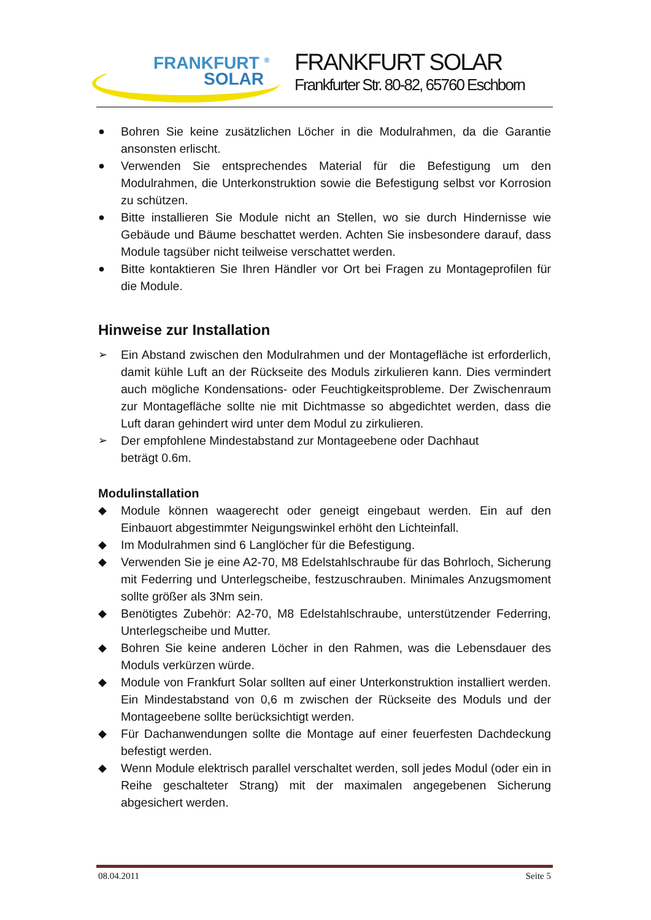FRANKFURT <sup>®</sup>
SOLAR
FRANKFURT SOLAR
Frankfurter Str. 80-82, 65760 Eschborn
● Bohren Sie keine zusätzlichen Löcher in die Modulrahmen, da die Garantie ansonsten erlischt.
● Verwenden Sie entsprechendes Material für die Befestigung um den Modulrahmen, die Unterkonstruktion sowie die Befestigung selbst vor Korrosion zu schützen.
● Bitte installieren Sie Module nicht an Stellen, wo sie durch Hindernisse wie Gebäude und Bäume beschattet werden. Achten Sie insbesondere darauf, dass Module tagsüber nicht teilweise verschattet werden.
● Bitte kontaktieren Sie Ihren Händler vor Ort bei Fragen zu Montageprofilen für die Module.
Hinweise zur Installation
➢ Ein Abstand zwischen den Modulrahmen und der Montagefläche ist erforderlich, damit kühle Luft an der Rückseite des Moduls zirkulieren kann. Dies vermindert auch mögliche Kondensations- oder Feuchtigkeitsprobleme. Der Zwischenraum zur Montagefläche sollte nie mit Dichtmasse so abgedichtet werden, dass die Luft daran gehindert wird unter dem Modul zu zirkulieren.
➢ Der empfohlene Mindestabstand zur Montageebene oder Dachhaut
beträgt 0.6m.
Modulinstallation
◆ Module können waagerecht oder geneigt eingebaut werden. Ein auf den Einbauort abgestimmter Neigungswinkel erhöht den Lichteinfall.
◆ Im Modulrahmen sind 6 Langlöcher für die Befestigung.
◆ Verwenden Sie je eine A2-70, M8 Edelstahlschraube für das Bohrloch, Sicherung mit Federring und Unterlegscheibe, festzuschrauben. Minimales Anzugsmoment sollte größer als 3Nm sein.
◆ Benötigtes Zubehör: A2-70, M8 Edelstahlschraube, unterstützender Federring, Unterlegscheibe und Mutter.
◆ Bohren Sie keine anderen Löcher in den Rahmen, was die Lebensdauer des Moduls verkürzen würde.
◆ Module von Frankfurt Solar sollten auf einer Unterkonstruktion installiert werden. Ein Mindestabstand von 0,6 m zwischen der Rückseite des Moduls und der Montageebene sollte berücksichtigt werden.
◆ Für Dachanwendungen sollte die Montage auf einer feuerfesten Dachdeckung befestigt werden.
◆ Wenn Module elektrisch parallel verschaltet werden, soll jedes Modul (oder ein in Reihe geschalteter Strang) mit der maximalen angegebenen Sicherung abgesichert werden.
08.04.2011 Seite 5